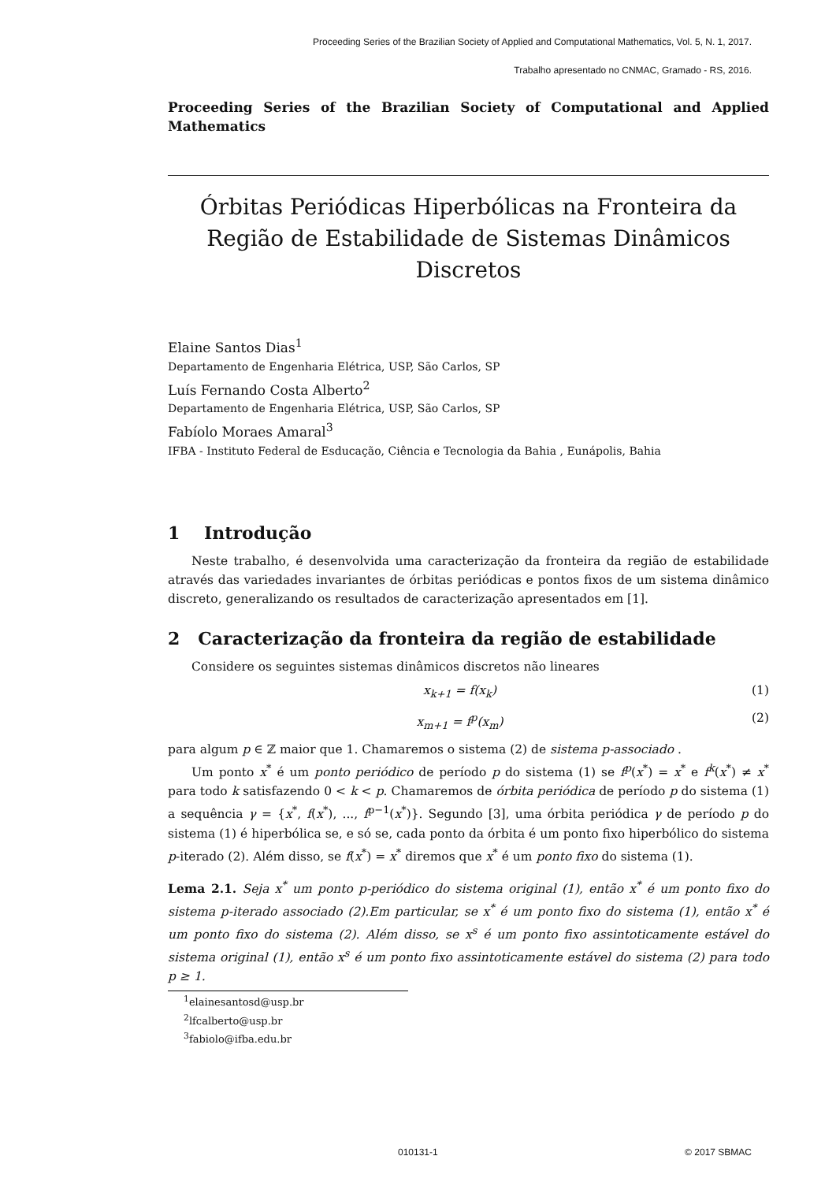Proceeding Series of the Brazilian Society of Applied and Computational Mathematics, Vol. 5, N. 1, 2017.
Trabalho apresentado no CNMAC, Gramado - RS, 2016.
Proceeding Series of the Brazilian Society of Computational and Applied Mathematics
Órbitas Periódicas Hiperbólicas na Fronteira da Região de Estabilidade de Sistemas Dinâmicos Discretos
Elaine Santos Dias<sup>1</sup>
Departamento de Engenharia Elétrica, USP, São Carlos, SP
Luís Fernando Costa Alberto<sup>2</sup>
Departamento de Engenharia Elétrica, USP, São Carlos, SP
Fabíolo Moraes Amaral<sup>3</sup>
IFBA - Instituto Federal de Esducação, Ciência e Tecnologia da Bahia , Eunápolis, Bahia
1 Introdução
Neste trabalho, é desenvolvida uma caracterização da fronteira da região de estabilidade através das variedades invariantes de órbitas periódicas e pontos fixos de um sistema dinâmico discreto, generalizando os resultados de caracterização apresentados em [1].
2 Caracterização da fronteira da região de estabilidade
Considere os seguintes sistemas dinâmicos discretos não lineares
x<sub>k+1</sub> = f(x<sub>k</sub>) (1)
x<sub>m+1</sub> = f<sup>p</sup>(x<sub>m</sub>) (2)
para algum p ∈ ℤ maior que 1. Chamaremos o sistema (2) de sistema p-associado .
Um ponto x<sup>*</sup> é um ponto periódico de período p do sistema (1) se f<sup>p</sup>(x<sup>*</sup>) = x<sup>*</sup> e f<sup>k</sup>(x<sup>*</sup>) ≠ x<sup>*</sup> para todo k satisfazendo 0 < k < p. Chamaremos de órbita periódica de período p do sistema (1) a sequência γ = {x<sup>*</sup>, f(x<sup>*</sup>), ..., f<sup>p−1</sup>(x<sup>*</sup>)}. Segundo [3], uma órbita periódica γ de período p do sistema (1) é hiperbólica se, e só se, cada ponto da órbita é um ponto fixo hiperbólico do sistema p-iterado (2). Além disso, se f(x<sup>*</sup>) = x<sup>*</sup> diremos que x<sup>*</sup> é um ponto fixo do sistema (1).
Lema 2.1. Seja x<sup>*</sup> um ponto p-periódico do sistema original (1), então x<sup>*</sup> é um ponto fixo do sistema p-iterado associado (2).Em particular, se x<sup>*</sup> é um ponto fixo do sistema (1), então x<sup>*</sup> é um ponto fixo do sistema (2). Além disso, se x<sup>s</sup> é um ponto fixo assintoticamente estável do sistema original (1), então x<sup>s</sup> é um ponto fixo assintoticamente estável do sistema (2) para todo p ≥ 1.
<sup>1</sup> elainesantosd@usp.br
<sup>2</sup> lfcalberto@usp.br
<sup>3</sup> fabiolo@ifba.edu.br
010131-1 © 2017 SBMAC